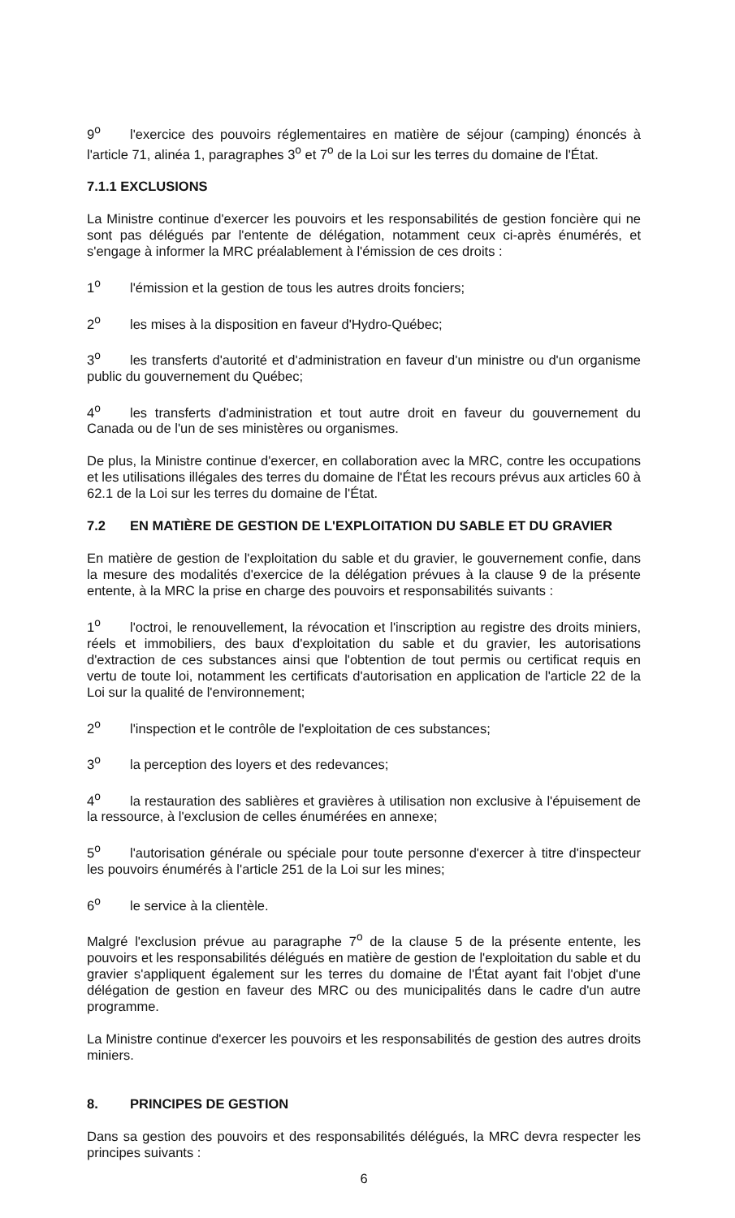9<sup>o</sup> l'exercice des pouvoirs réglementaires en matière de séjour (camping) énoncés à l'article 71, alinéa 1, paragraphes 3<sup>o</sup> et 7<sup>o</sup> de la Loi sur les terres du domaine de l'État.
7.1.1 EXCLUSIONS
La Ministre continue d'exercer les pouvoirs et les responsabilités de gestion foncière qui ne sont pas délégués par l'entente de délégation, notamment ceux ci-après énumérés, et s'engage à informer la MRC préalablement à l'émission de ces droits :
1<sup>o</sup> l'émission et la gestion de tous les autres droits fonciers;
2<sup>o</sup> les mises à la disposition en faveur d'Hydro-Québec;
3<sup>o</sup> les transferts d'autorité et d'administration en faveur d'un ministre ou d'un organisme public du gouvernement du Québec;
4<sup>o</sup> les transferts d'administration et tout autre droit en faveur du gouvernement du Canada ou de l'un de ses ministères ou organismes.
De plus, la Ministre continue d'exercer, en collaboration avec la MRC, contre les occupations et les utilisations illégales des terres du domaine de l'État les recours prévus aux articles 60 à 62.1 de la Loi sur les terres du domaine de l'État.
7.2 EN MATIÈRE DE GESTION DE L'EXPLOITATION DU SABLE ET DU GRAVIER
En matière de gestion de l'exploitation du sable et du gravier, le gouvernement confie, dans la mesure des modalités d'exercice de la délégation prévues à la clause 9 de la présente entente, à la MRC la prise en charge des pouvoirs et responsabilités suivants :
1<sup>o</sup> l'octroi, le renouvellement, la révocation et l'inscription au registre des droits miniers, réels et immobiliers, des baux d'exploitation du sable et du gravier, les autorisations d'extraction de ces substances ainsi que l'obtention de tout permis ou certificat requis en vertu de toute loi, notamment les certificats d'autorisation en application de l'article 22 de la Loi sur la qualité de l'environnement;
2<sup>o</sup> l'inspection et le contrôle de l'exploitation de ces substances;
3<sup>o</sup> la perception des loyers et des redevances;
4<sup>o</sup> la restauration des sablières et gravières à utilisation non exclusive à l'épuisement de la ressource, à l'exclusion de celles énumérées en annexe;
5<sup>o</sup> l'autorisation générale ou spéciale pour toute personne d'exercer à titre d'inspecteur les pouvoirs énumérés à l'article 251 de la Loi sur les mines;
6<sup>o</sup> le service à la clientèle.
Malgré l'exclusion prévue au paragraphe 7<sup>o</sup> de la clause 5 de la présente entente, les pouvoirs et les responsabilités délégués en matière de gestion de l'exploitation du sable et du gravier s'appliquent également sur les terres du domaine de l'État ayant fait l'objet d'une délégation de gestion en faveur des MRC ou des municipalités dans le cadre d'un autre programme.
La Ministre continue d'exercer les pouvoirs et les responsabilités de gestion des autres droits miniers.
8. PRINCIPES DE GESTION
Dans sa gestion des pouvoirs et des responsabilités délégués, la MRC devra respecter les principes suivants :
6